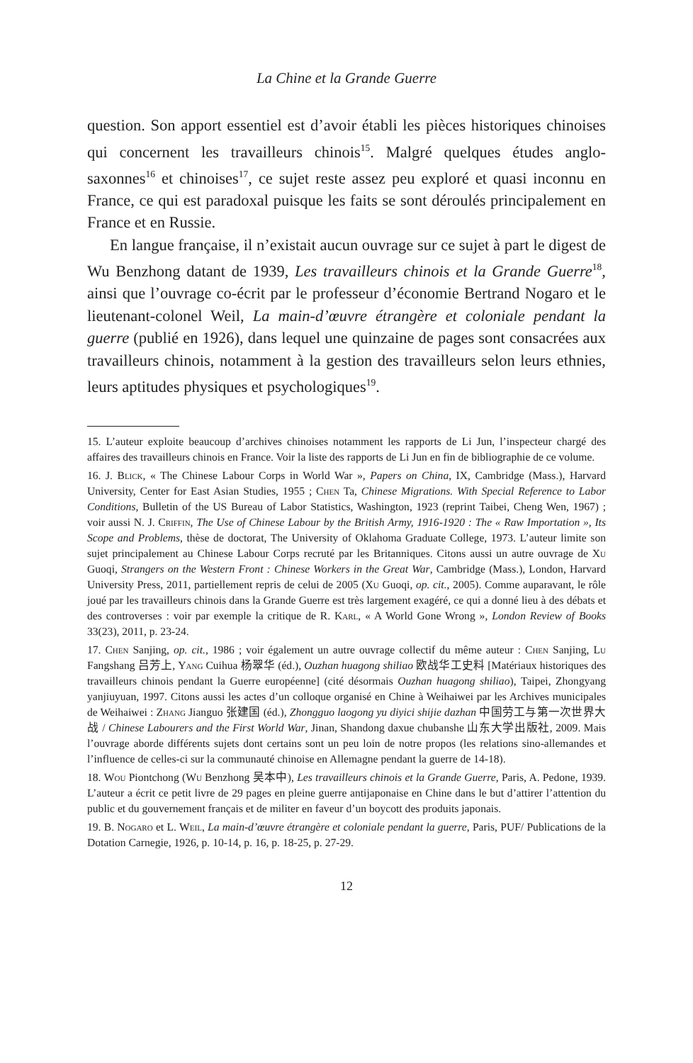La Chine et la Grande Guerre
question. Son apport essentiel est d’avoir établi les pièces historiques chinoises qui concernent les travailleurs chinois<sup>15</sup>. Malgré quelques études anglo-saxonnes<sup>16</sup> et chinoises<sup>17</sup>, ce sujet reste assez peu exploré et quasi inconnu en France, ce qui est paradoxal puisque les faits se sont déroulés principalement en France et en Russie.
En langue française, il n’existait aucun ouvrage sur ce sujet à part le digest de Wu Benzhong datant de 1939, Les travailleurs chinois et la Grande Guerre<sup>18</sup>, ainsi que l’ouvrage co-écrit par le professeur d’économie Bertrand Nogaro et le lieutenant-colonel Weil, La main-d’œuvre étrangère et coloniale pendant la guerre (publié en 1926), dans lequel une quinzaine de pages sont consacrées aux travailleurs chinois, notamment à la gestion des travailleurs selon leurs ethnies, leurs aptitudes physiques et psychologiques<sup>19</sup>.
15. L’auteur exploite beaucoup d’archives chinoises notamment les rapports de Li Jun, l’inspecteur chargé des affaires des travailleurs chinois en France. Voir la liste des rapports de Li Jun en fin de bibliographie de ce volume.
16. J. Blick, « The Chinese Labour Corps in World War », Papers on China, IX, Cambridge (Mass.), Harvard University, Center for East Asian Studies, 1955 ; Chen Ta, Chinese Migrations. With Special Reference to Labor Conditions, Bulletin of the US Bureau of Labor Statistics, Washington, 1923 (reprint Taibei, Cheng Wen, 1967) ; voir aussi N. J. Criffin, The Use of Chinese Labour by the British Army, 1916-1920 : The « Raw Importation », Its Scope and Problems, thèse de doctorat, The University of Oklahoma Graduate College, 1973. L’auteur limite son sujet principalement au Chinese Labour Corps recruté par les Britanniques. Citons aussi un autre ouvrage de Xu Guoqi, Strangers on the Western Front : Chinese Workers in the Great War, Cambridge (Mass.), London, Harvard University Press, 2011, partiellement repris de celui de 2005 (Xu Guoqi, op. cit., 2005). Comme auparavant, le rôle joué par les travailleurs chinois dans la Grande Guerre est très largement exagéré, ce qui a donné lieu à des débats et des controverses : voir par exemple la critique de R. Karl, « A World Gone Wrong », London Review of Books 33(23), 2011, p. 23-24.
17. Chen Sanjing, op. cit., 1986 ; voir également un autre ouvrage collectif du même auteur : Chen Sanjing, Lu Fangshang 吕芳上, Yang Cuihua 杨翠华 (éd.), Ouzhan huagong shiliao 欧战华工史料 [Matériaux historiques des travailleurs chinois pendant la Guerre européenne] (cité désormais Ouzhan huagong shiliao), Taipei, Zhongyang yanjiuyuan, 1997. Citons aussi les actes d’un colloque organisé en Chine à Weihaiwei par les Archives municipales de Weihaiwei : Zhang Jianguo 张建国 (éd.), Zhongguo laogong yu diyici shijie dazhan 中国劳工与第一次世界大战 / Chinese Labourers and the First World War, Jinan, Shandong daxue chubanshe 山东大学出版社, 2009. Mais l’ouvrage aborde différents sujets dont certains sont un peu loin de notre propos (les relations sino-allemandes et l’influence de celles-ci sur la communauté chinoise en Allemagne pendant la guerre de 14-18).
18. Wou Piontchong (Wu Benzhong 吴本中), Les travailleurs chinois et la Grande Guerre, Paris, A. Pedone, 1939. L’auteur a écrit ce petit livre de 29 pages en pleine guerre antijaponaise en Chine dans le but d’attirer l’attention du public et du gouvernement français et de militer en faveur d’un boycott des produits japonais.
19. B. Nogaro et L. Weil, La main-d’œuvre étrangère et coloniale pendant la guerre, Paris, PUF/ Publications de la Dotation Carnegie, 1926, p. 10-14, p. 16, p. 18-25, p. 27-29.
12